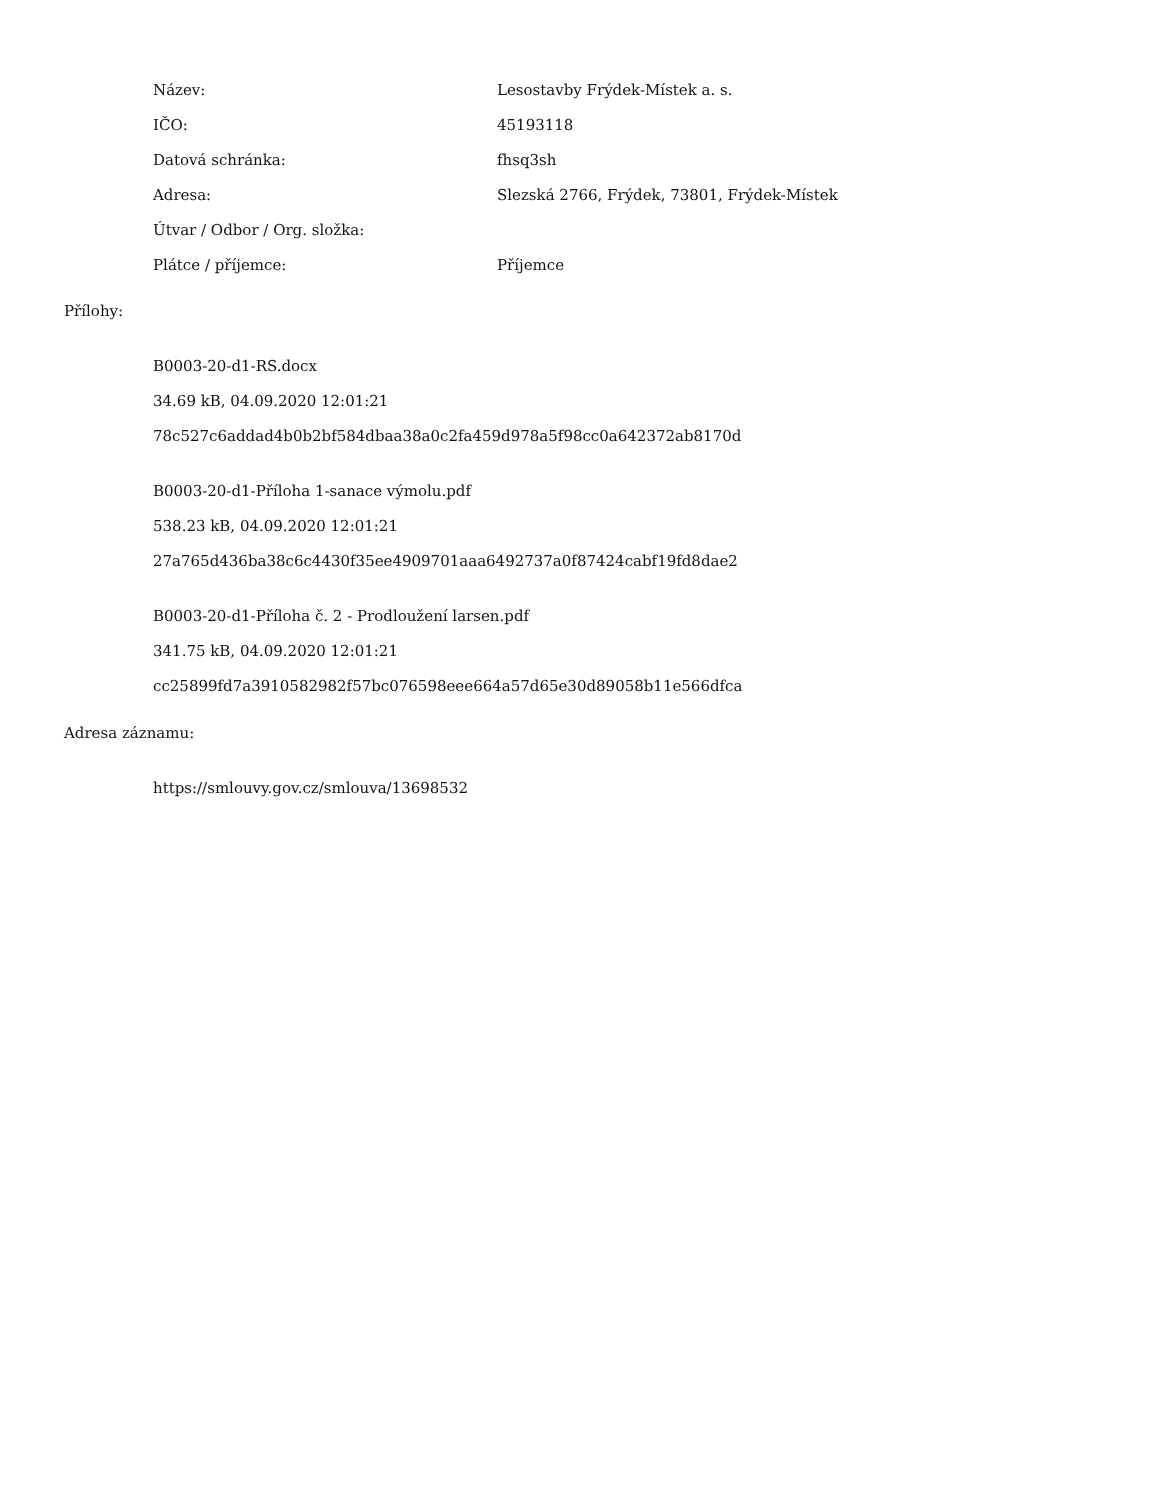| Název: | Lesostavby Frýdek-Místek a. s. |
| IČO: | 45193118 |
| Datová schránka: | fhsq3sh |
| Adresa: | Slezská 2766, Frýdek, 73801, Frýdek-Místek |
| Útvar / Odbor / Org. složka: | |
| Plátce / příjemce: | Příjemce |
Přílohy:
B0003-20-d1-RS.docx
34.69 kB, 04.09.2020 12:01:21
78c527c6addad4b0b2bf584dbaa38a0c2fa459d978a5f98cc0a642372ab8170d
B0003-20-d1-Příloha 1-sanace výmolu.pdf
538.23 kB, 04.09.2020 12:01:21
27a765d436ba38c6c4430f35ee4909701aaa6492737a0f87424cabf19fd8dae2
B0003-20-d1-Příloha č. 2 - Prodloužení larsen.pdf
341.75 kB, 04.09.2020 12:01:21
cc25899fd7a3910582982f57bc076598eee664a57d65e30d89058b11e566dfca
Adresa záznamu:
https://smlouvy.gov.cz/smlouva/13698532